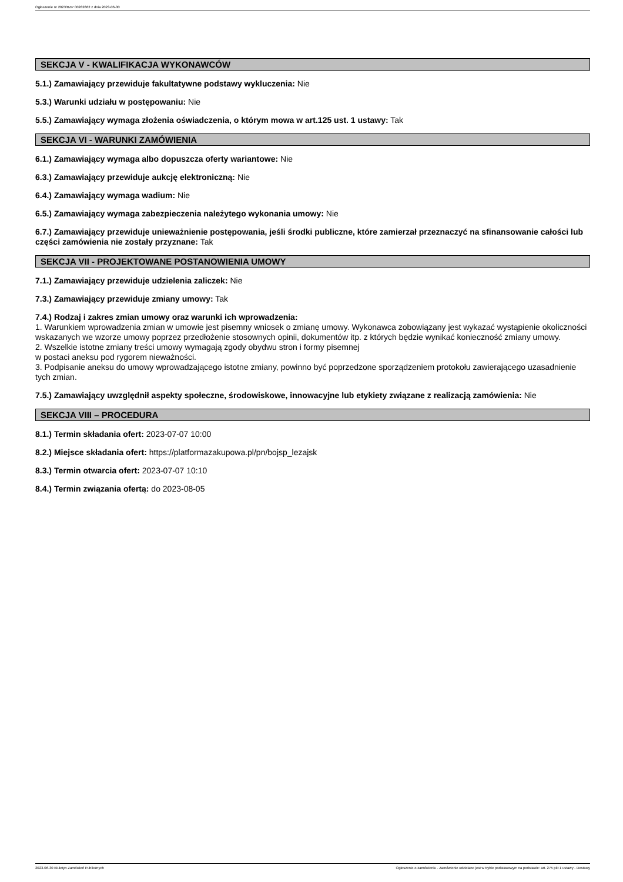Ogłoszenie nr 2023/BZP 00282862 z dnia 2023-06-30
SEKCJA V - KWALIFIKACJA WYKONAWCÓW
5.1.) Zamawiający przewiduje fakultatywne podstawy wykluczenia: Nie
5.3.) Warunki udziału w postępowaniu: Nie
5.5.) Zamawiający wymaga złożenia oświadczenia, o którym mowa w art.125 ust. 1 ustawy: Tak
SEKCJA VI - WARUNKI ZAMÓWIENIA
6.1.) Zamawiający wymaga albo dopuszcza oferty wariantowe: Nie
6.3.) Zamawiający przewiduje aukcję elektroniczną: Nie
6.4.) Zamawiający wymaga wadium: Nie
6.5.) Zamawiający wymaga zabezpieczenia należytego wykonania umowy: Nie
6.7.) Zamawiający przewiduje unieważnienie postępowania, jeśli środki publiczne, które zamierzał przeznaczyć na sfinansowanie całości lub części zamówienia nie zostały przyznane: Tak
SEKCJA VII - PROJEKTOWANE POSTANOWIENIA UMOWY
7.1.) Zamawiający przewiduje udzielenia zaliczek: Nie
7.3.) Zamawiający przewiduje zmiany umowy: Tak
7.4.) Rodzaj i zakres zmian umowy oraz warunki ich wprowadzenia:
1. Warunkiem wprowadzenia zmian w umowie jest pisemny wniosek o zmianę umowy. Wykonawca zobowiązany jest wykazać wystąpienie okoliczności wskazanych we wzorze umowy poprzez przedłożenie stosownych opinii, dokumentów itp. z których będzie wynikać konieczność zmiany umowy.
2. Wszelkie istotne zmiany treści umowy wymagają zgody obydwu stron i formy pisemnej
w postaci aneksu pod rygorem nieważności.
3. Podpisanie aneksu do umowy wprowadzającego istotne zmiany, powinno być poprzedzone sporządzeniem protokołu zawierającego uzasadnienie tych zmian.
7.5.) Zamawiający uwzględnił aspekty społeczne, środowiskowe, innowacyjne lub etykiety związane z realizacją zamówienia: Nie
SEKCJA VIII – PROCEDURA
8.1.) Termin składania ofert: 2023-07-07 10:00
8.2.) Miejsce składania ofert: https://platformazakupowa.pl/pn/bojsp_lezajsk
8.3.) Termin otwarcia ofert: 2023-07-07 10:10
8.4.) Termin związania ofertą: do 2023-08-05
2023-06-30 Biuletyn Zamówień Publicznych Ogłoszenie o zamówieniu - Zamówienie udzielane jest w trybie podstawowym na podstawie: art. 275 pkt 1 ustawy - Dostawy